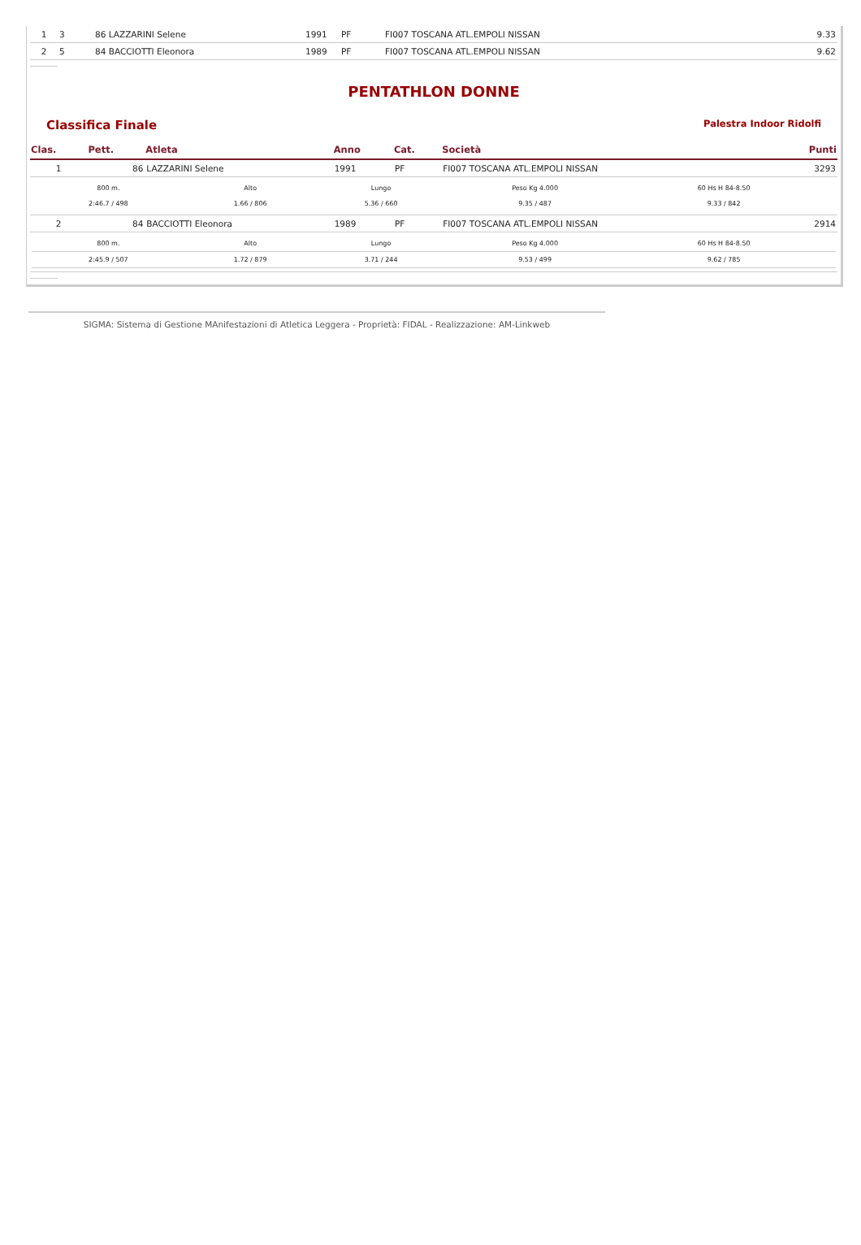| 1 | 3 | 86 LAZZARINI Selene | 1991 | PF | FI007 TOSCANA ATL.EMPOLI NISSAN | 9.33 |
| 2 | 5 | 84 BACCIOTTI Eleonora | 1989 | PF | FI007 TOSCANA ATL.EMPOLI NISSAN | 9.62 |
PENTATHLON DONNE
Classifica Finale Palestra Indoor Ridolfi
| Clas. | Pett. | Atleta | Anno | Cat. | Società | Punti |
| --- | --- | --- | --- | --- | --- | --- |
| 1 | 86 | LAZZARINI Selene | 1991 | PF | FI007 TOSCANA ATL.EMPOLI NISSAN | 3293 |
| / 800 m. / Alto / Lungo / Peso Kg 4.000 / 60 Hs H 84-8.50 / / / 2:46.7 / 498 / 1.66 / 806 / 5.36 / 660 / 9.35 / 487 / 9.33 / 842 / / | | | | | | |
| 2 | 84 | BACCIOTTI Eleonora | 1989 | PF | FI007 TOSCANA ATL.EMPOLI NISSAN | 2914 |
| / 800 m. / Alto / Lungo / Peso Kg 4.000 / 60 Hs H 84-8.50 / / / 2:45.9 / 507 / 1.72 / 879 / 3.71 / 244 / 9.53 / 499 / 9.62 / 785 / / | | | | | | |
SIGMA: Sistema di Gestione MAnifestazioni di Atletica Leggera - Proprietà: FIDAL - Realizzazione: AM-Linkweb